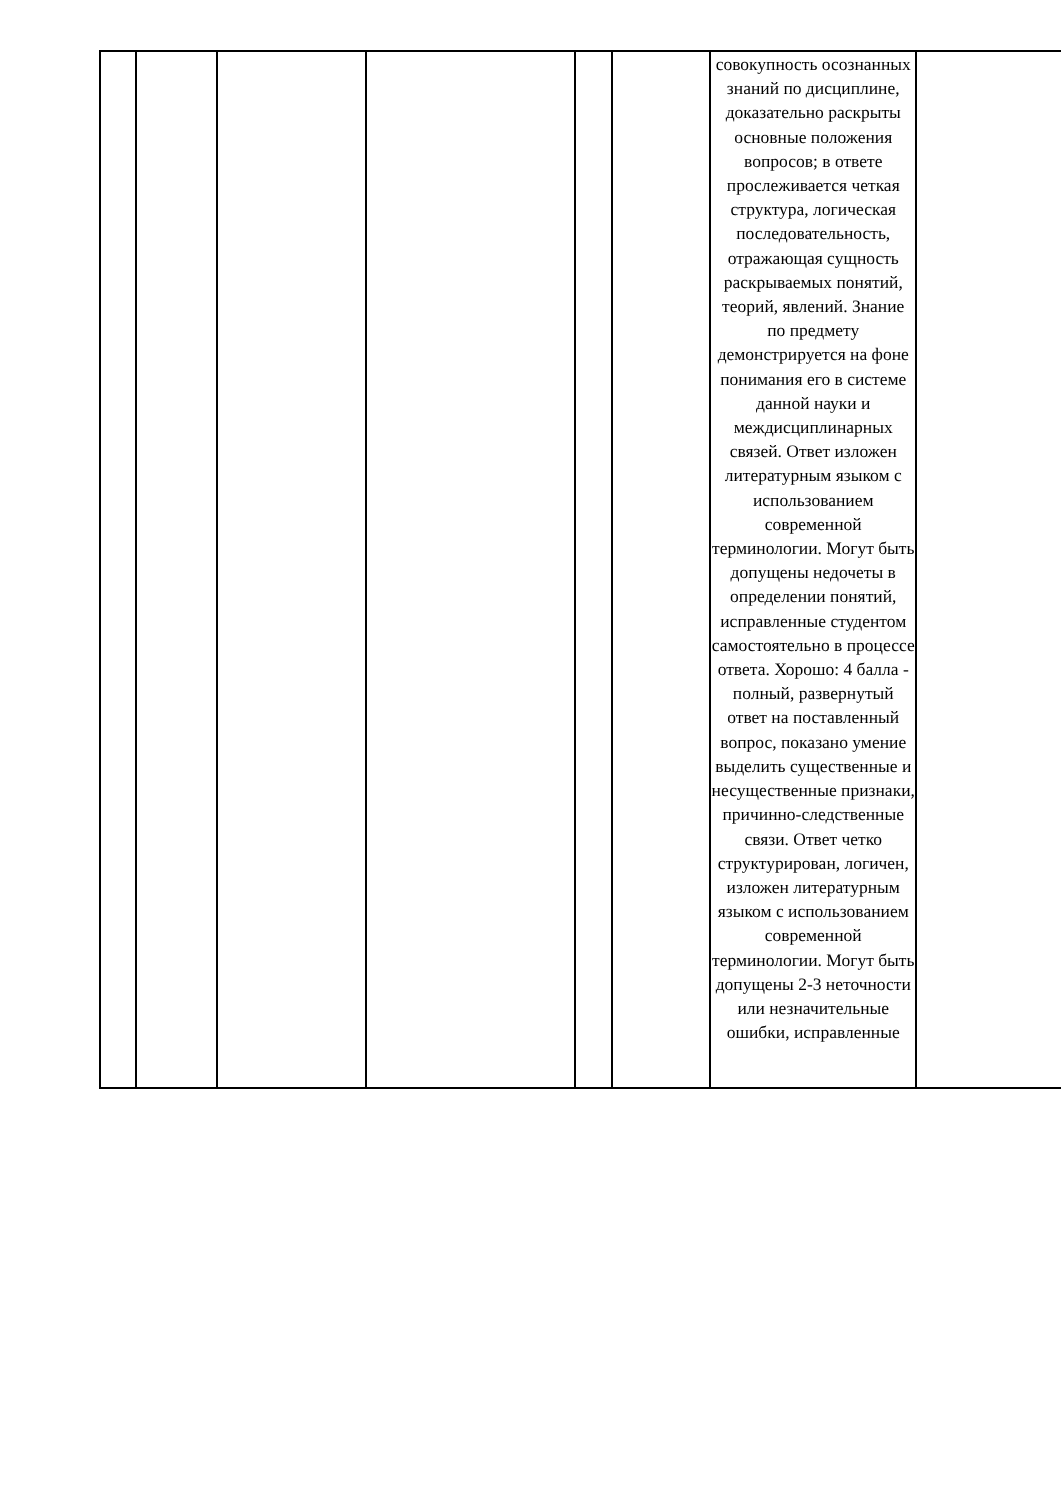| | | | | | | совокупность осознанных знаний по дисциплине, доказательно раскрыты основные положения вопросов; в ответе прослеживается четкая структура, логическая последовательность, отражающая сущность раскрываемых понятий, теорий, явлений. Знание по предмету демонстрируется на фоне понимания его в системе данной науки и междисциплинарных связей. Ответ изложен литературным языком с использованием современной терминологии. Могут быть допущены недочеты в определении понятий, исправленные студентом самостоятельно в процессе ответа. Хорошо: 4 балла - полный, развернутый ответ на поставленный вопрос, показано умение выделить существенные и несущественные признаки, причинно-следственные связи. Ответ четко структурирован, логичен, изложен литературным языком с использованием современной терминологии. Могут быть допущены 2-3 неточности или незначительные ошибки, исправленные | |